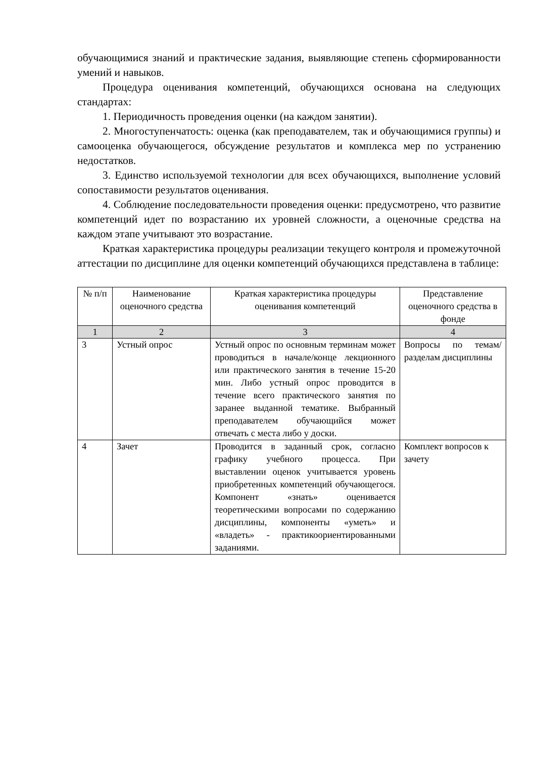обучающимися знаний и практические задания, выявляющие степень сформированности умений и навыков.
Процедура оценивания компетенций, обучающихся основана на следующих стандартах:
1. Периодичность проведения оценки (на каждом занятии).
2. Многоступенчатость: оценка (как преподавателем, так и обучающимися группы) и самооценка обучающегося, обсуждение результатов и комплекса мер по устранению недостатков.
3. Единство используемой технологии для всех обучающихся, выполнение условий сопоставимости результатов оценивания.
4. Соблюдение последовательности проведения оценки: предусмотрено, что развитие компетенций идет по возрастанию их уровней сложности, а оценочные средства на каждом этапе учитывают это возрастание.
Краткая характеристика процедуры реализации текущего контроля и промежуточной аттестации по дисциплине для оценки компетенций обучающихся представлена в таблице:
| № п/п | Наименование оценочного средства | Краткая характеристика процедуры оценивания компетенций | Представление оценочного средства в фонде |
| --- | --- | --- | --- |
| 1 | 2 | 3 | 4 |
| 3 | Устный опрос | Устный опрос по основным терминам может проводиться в начале/конце лекционного или практического занятия в течение 15-20 мин. Либо устный опрос проводится в течение всего практического занятия по заранее выданной тематике. Выбранный преподавателем обучающийся может отвечать с места либо у доски. | Вопросы по темам/разделам дисциплины |
| 4 | Зачет | Проводится в заданный срок, согласно графику учебного процесса. При выставлении оценок учитывается уровень приобретенных компетенций обучающегося. Компонент «знать» оценивается теоретическими вопросами по содержанию дисциплины, компоненты «уметь» и «владеть» - практикоориентированными заданиями. | Комплект вопросов к зачету |